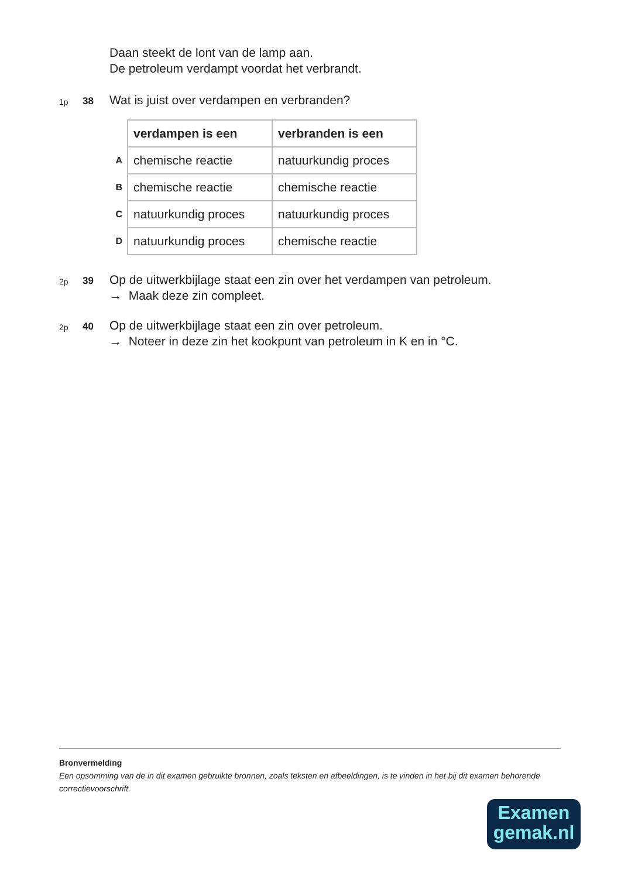Daan steekt de lont van de lamp aan.
De petroleum verdampt voordat het verbrandt.
1p
38
Wat is juist over verdampen en verbranden?
| | verdampen is een | verbranden is een |
| --- | --- | --- |
| A | chemische reactie | natuurkundig proces |
| B | chemische reactie | chemische reactie |
| C | natuurkundig proces | natuurkundig proces |
| D | natuurkundig proces | chemische reactie |
2p
39
Op de uitwerkbijlage staat een zin over het verdampen van petroleum.
→ Maak deze zin compleet.
2p
40
Op de uitwerkbijlage staat een zin over petroleum.
→ Noteer in deze zin het kookpunt van petroleum in K en in °C.
Bronvermelding
Een opsomming van de in dit examen gebruikte bronnen, zoals teksten en afbeeldingen, is te vinden in het bij dit examen behorende correctievoorschrift.
Examen
gemak.nl